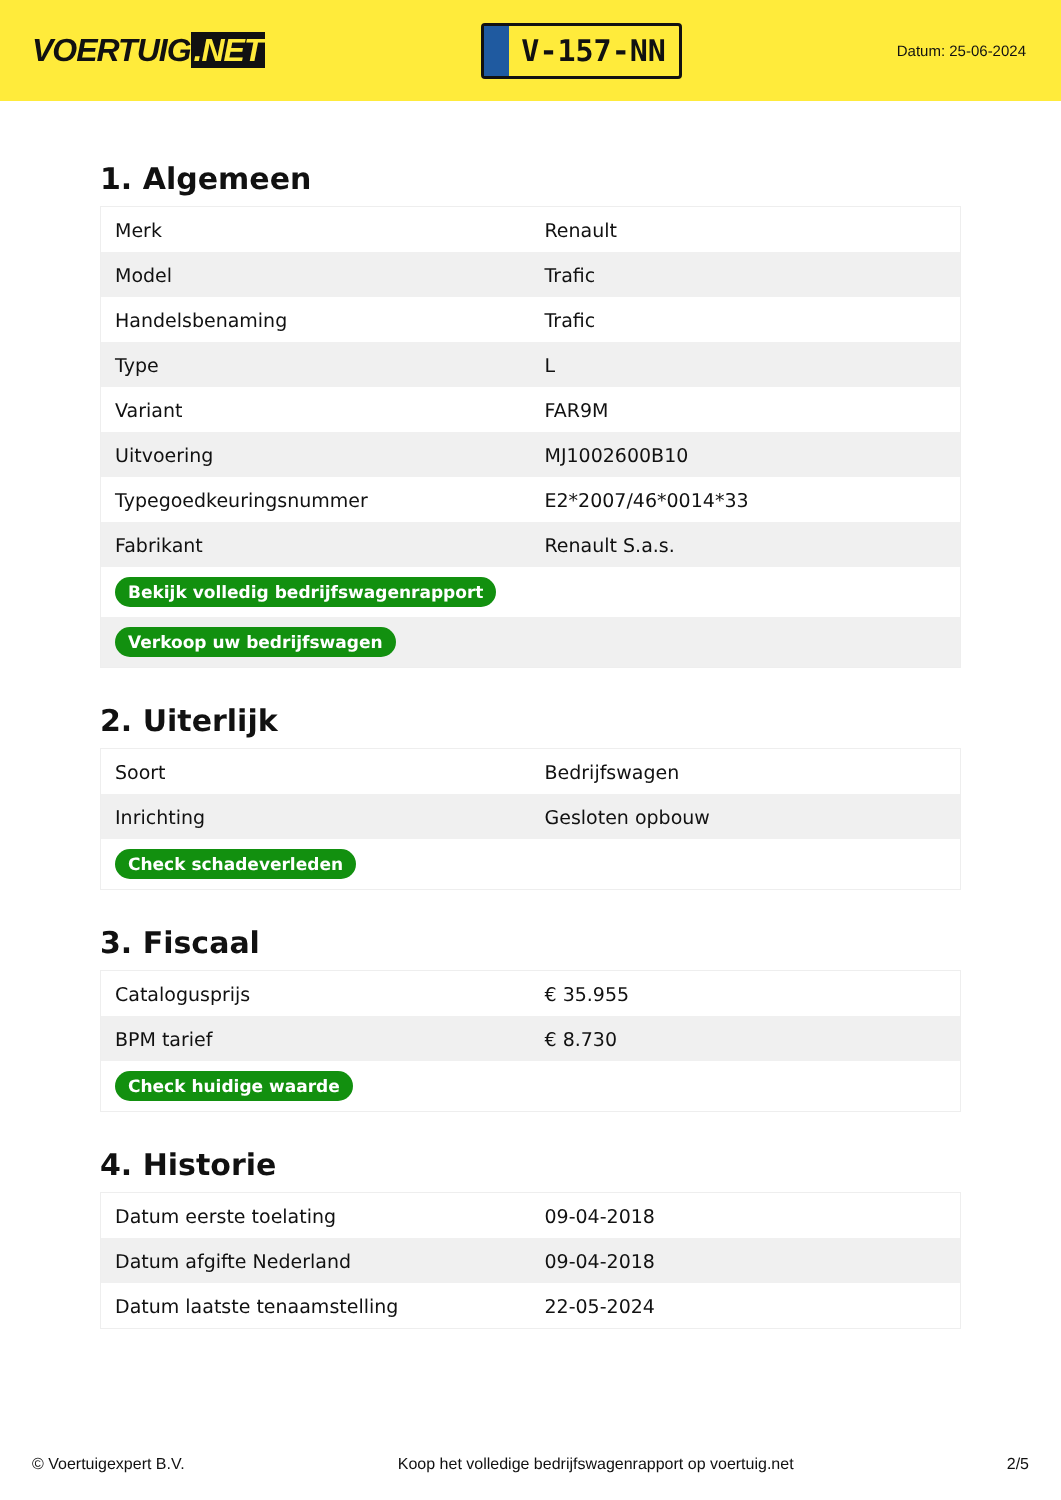VOERTUIG.NET
V-157-NN
Datum: 25-06-2024
1. Algemeen
| Merk | Renault |
| Model | Trafic |
| Handelsbenaming | Trafic |
| Type | L |
| Variant | FAR9M |
| Uitvoering | MJ1002600B10 |
| Typegoedkeuringsnummer | E2*2007/46*0014*33 |
| Fabrikant | Renault S.a.s. |
| Bekijk volledig bedrijfswagenrapport | |
| Verkoop uw bedrijfswagen | |
2. Uiterlijk
| Soort | Bedrijfswagen |
| Inrichting | Gesloten opbouw |
| Check schadeverleden | |
3. Fiscaal
| Catalogusprijs | € 35.955 |
| BPM tarief | € 8.730 |
| Check huidige waarde | |
4. Historie
| Datum eerste toelating | 09-04-2018 |
| Datum afgifte Nederland | 09-04-2018 |
| Datum laatste tenaamstelling | 22-05-2024 |
© Voertuigexpert B.V. Koop het volledige bedrijfswagenrapport op voertuig.net 2/5